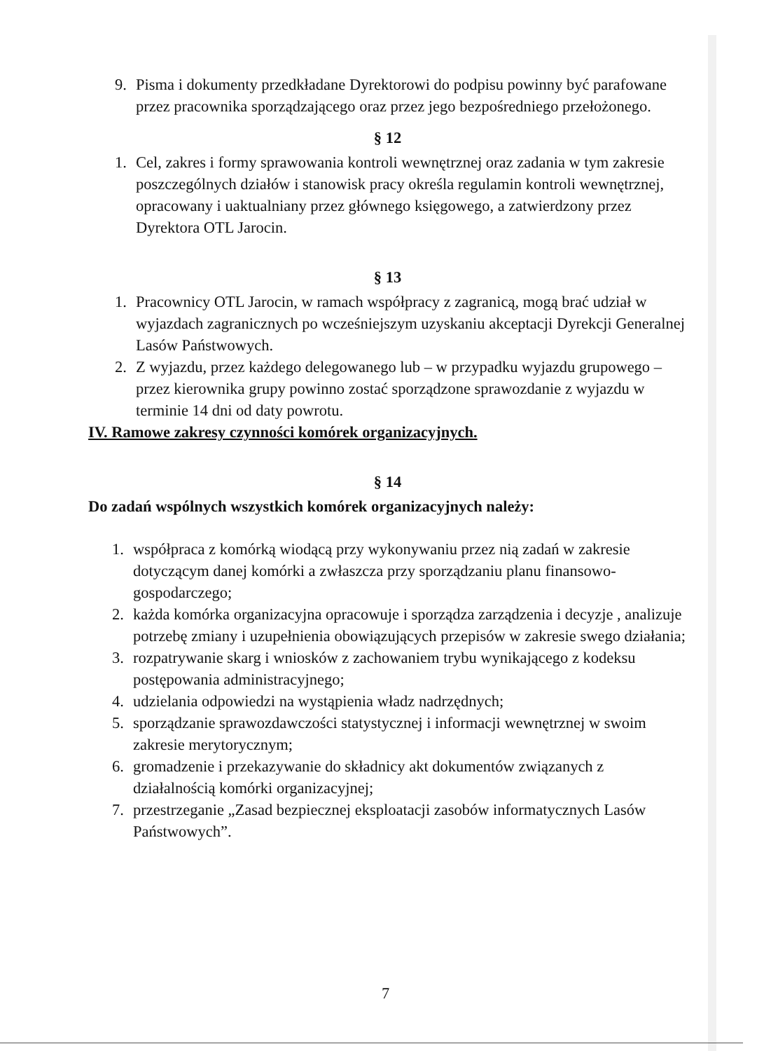9. Pisma i dokumenty przedkładane Dyrektorowi do podpisu powinny być parafowane przez pracownika sporządzającego oraz przez jego bezpośredniego przełożonego.
§ 12
1. Cel, zakres i formy sprawowania kontroli wewnętrznej oraz zadania w tym zakresie poszczególnych działów i stanowisk pracy określa regulamin kontroli wewnętrznej, opracowany i uaktualniany przez głównego księgowego, a zatwierdzony przez Dyrektora OTL Jarocin.
§ 13
1. Pracownicy OTL Jarocin, w ramach współpracy z zagranicą, mogą brać udział w wyjazdach zagranicznych po wcześniejszym uzyskaniu akceptacji Dyrekcji Generalnej Lasów Państwowych.
2. Z wyjazdu, przez każdego delegowanego lub – w przypadku wyjazdu grupowego – przez kierownika grupy powinno zostać sporządzone sprawozdanie z wyjazdu w terminie 14 dni od daty powrotu.
IV. Ramowe zakresy czynności komórek organizacyjnych.
§ 14
Do zadań wspólnych wszystkich komórek organizacyjnych należy:
1. współpraca z komórką wiodącą przy wykonywaniu przez nią zadań w zakresie dotyczącym danej komórki a zwłaszcza przy sporządzaniu planu finansowo-gospodarczego;
2. każda komórka organizacyjna opracowuje i sporządza zarządzenia i decyzje , analizuje potrzebę zmiany i uzupełnienia obowiązujących przepisów w zakresie swego działania;
3. rozpatrywanie skarg i wniosków z zachowaniem trybu wynikającego z kodeksu postępowania administracyjnego;
4. udzielania odpowiedzi na wystąpienia władz nadrzędnych;
5. sporządzanie sprawozdawczości statystycznej i informacji wewnętrznej w swoim zakresie merytorycznym;
6. gromadzenie i przekazywanie do składnicy akt dokumentów związanych z działalnością komórki organizacyjnej;
7. przestrzeganie „Zasad bezpiecznej eksploatacji zasobów informatycznych Lasów Państwowych”.
7